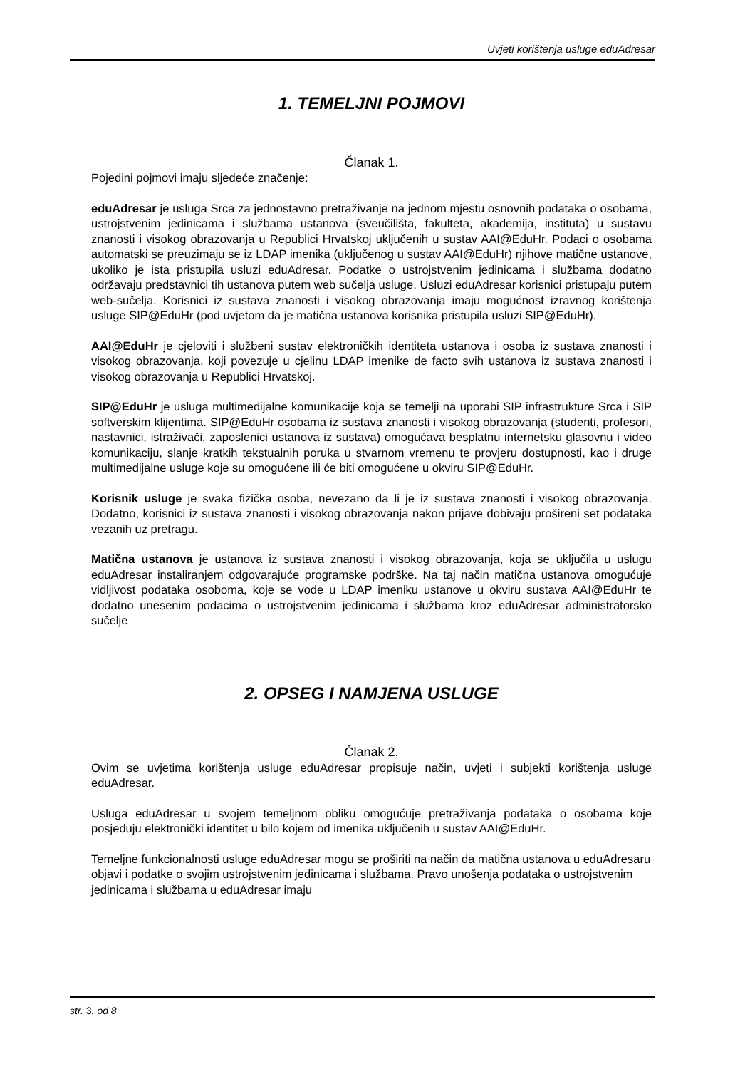Uvjeti korištenja usluge eduAdresar
1. TEMELJNI POJMOVI
Članak 1.
Pojedini pojmovi imaju sljedeće značenje:
eduAdresar je usluga Srca za jednostavno pretraživanje na jednom mjestu osnovnih podataka o osobama, ustrojstvenim jedinicama i službama ustanova (sveučilišta, fakulteta, akademija, instituta) u sustavu znanosti i visokog obrazovanja u Republici Hrvatskoj uključenih u sustav AAI@EduHr. Podaci o osobama automatski se preuzimaju se iz LDAP imenika (uključenog u sustav AAI@EduHr) njihove matične ustanove, ukoliko je ista pristupila usluzi eduAdresar. Podatke o ustrojstvenim jedinicama i službama dodatno održavaju predstavnici tih ustanova putem web sučelja usluge. Usluzi eduAdresar korisnici pristupaju putem web-sučelja. Korisnici iz sustava znanosti i visokog obrazovanja imaju mogućnost izravnog korištenja usluge SIP@EduHr (pod uvjetom da je matična ustanova korisnika pristupila usluzi SIP@EduHr).
AAI@EduHr je cjeloviti i službeni sustav elektroničkih identiteta ustanova i osoba iz sustava znanosti i visokog obrazovanja, koji povezuje u cjelinu LDAP imenike de facto svih ustanova iz sustava znanosti i visokog obrazovanja u Republici Hrvatskoj.
SIP@EduHr je usluga multimedijalne komunikacije koja se temelji na uporabi SIP infrastrukture Srca i SIP softverskim klijentima. SIP@EduHr osobama iz sustava znanosti i visokog obrazovanja (studenti, profesori, nastavnici, istraživači, zaposlenici ustanova iz sustava) omogućava besplatnu internetsku glasovnu i video komunikaciju, slanje kratkih tekstualnih poruka u stvarnom vremenu te provjeru dostupnosti, kao i druge multimedijalne usluge koje su omogućene ili će biti omogućene u okviru SIP@EduHr.
Korisnik usluge je svaka fizička osoba, nevezano da li je iz sustava znanosti i visokog obrazovanja. Dodatno, korisnici iz sustava znanosti i visokog obrazovanja nakon prijave dobivaju prošireni set podataka vezanih uz pretragu.
Matična ustanova je ustanova iz sustava znanosti i visokog obrazovanja, koja se uključila u uslugu eduAdresar instaliranjem odgovarajuće programske podrške. Na taj način matična ustanova omogućuje vidljivost podataka osoboma, koje se vode u LDAP imeniku ustanove u okviru sustava AAI@EduHr te dodatno unesenim podacima o ustrojstvenim jedinicama i službama kroz eduAdresar administratorsko sučelje
2. OPSEG I NAMJENA USLUGE
Članak 2.
Ovim se uvjetima korištenja usluge eduAdresar propisuje način, uvjeti i subjekti korištenja usluge eduAdresar.
Usluga eduAdresar u svojem temeljnom obliku omogućuje pretraživanja podataka o osobama koje posjeduju elektronički identitet u bilo kojem od imenika uključenih u sustav AAI@EduHr.
Temeljne funkcionalnosti usluge eduAdresar mogu se proširiti na način da matična ustanova u eduAdresaru objavi i podatke o svojim ustrojstvenim jedinicama i službama. Pravo unošenja podataka o ustrojstvenim jedinicama i službama u eduAdresar imaju
str. 3. od 8